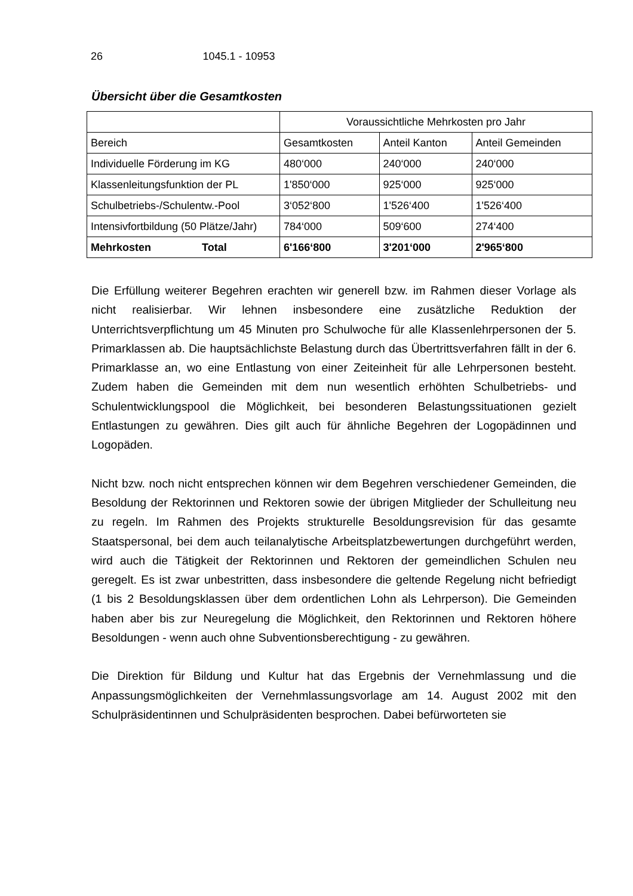26 1045.1 - 10953
Übersicht über die Gesamtkosten
| | Voraussichtliche Mehrkosten pro Jahr | | |
| --- | --- | --- | --- |
| Bereich | Gesamtkosten | Anteil Kanton | Anteil Gemeinden |
| Individuelle Förderung im KG | 480‘000 | 240‘000 | 240‘000 |
| Klassenleitungsfunktion der PL | 1'850‘000 | 925‘000 | 925‘000 |
| Schulbetriebs-/Schulentw.-Pool | 3‘052‘800 | 1'526‘400 | 1'526‘400 |
| Intensivfortbildung (50 Plätze/Jahr) | 784‘000 | 509‘600 | 274‘400 |
| Mehrkosten Total | 6'166‘800 | 3'201‘000 | 2'965‘800 |
Die Erfüllung weiterer Begehren erachten wir generell bzw. im Rahmen dieser Vorlage als nicht realisierbar. Wir lehnen insbesondere eine zusätzliche Reduktion der Unterrichtsverpflichtung um 45 Minuten pro Schulwoche für alle Klassenlehrpersonen der 5. Primarklassen ab. Die hauptsächlichste Belastung durch das Übertrittsverfahren fällt in der 6. Primarklasse an, wo eine Entlastung von einer Zeiteinheit für alle Lehrpersonen besteht. Zudem haben die Gemeinden mit dem nun wesentlich erhöhten Schulbetriebs- und Schulentwicklungspool die Möglichkeit, bei besonderen Belastungssituationen gezielt Entlastungen zu gewähren. Dies gilt auch für ähnliche Begehren der Logopädinnen und Logopäden.
Nicht bzw. noch nicht entsprechen können wir dem Begehren verschiedener Gemeinden, die Besoldung der Rektorinnen und Rektoren sowie der übrigen Mitglieder der Schulleitung neu zu regeln. Im Rahmen des Projekts strukturelle Besoldungsrevision für das gesamte Staatspersonal, bei dem auch teilanalytische Arbeitsplatzbewertungen durchgeführt werden, wird auch die Tätigkeit der Rektorinnen und Rektoren der gemeindlichen Schulen neu geregelt. Es ist zwar unbestritten, dass insbesondere die geltende Regelung nicht befriedigt (1 bis 2 Besoldungsklassen über dem ordentlichen Lohn als Lehrperson). Die Gemeinden haben aber bis zur Neuregelung die Möglichkeit, den Rektorinnen und Rektoren höhere Besoldungen - wenn auch ohne Subventionsberechtigung - zu gewähren.
Die Direktion für Bildung und Kultur hat das Ergebnis der Vernehmlassung und die Anpassungsmöglichkeiten der Vernehmlassungsvorlage am 14. August 2002 mit den Schulpräsidentinnen und Schulpräsidenten besprochen. Dabei befürworteten sie